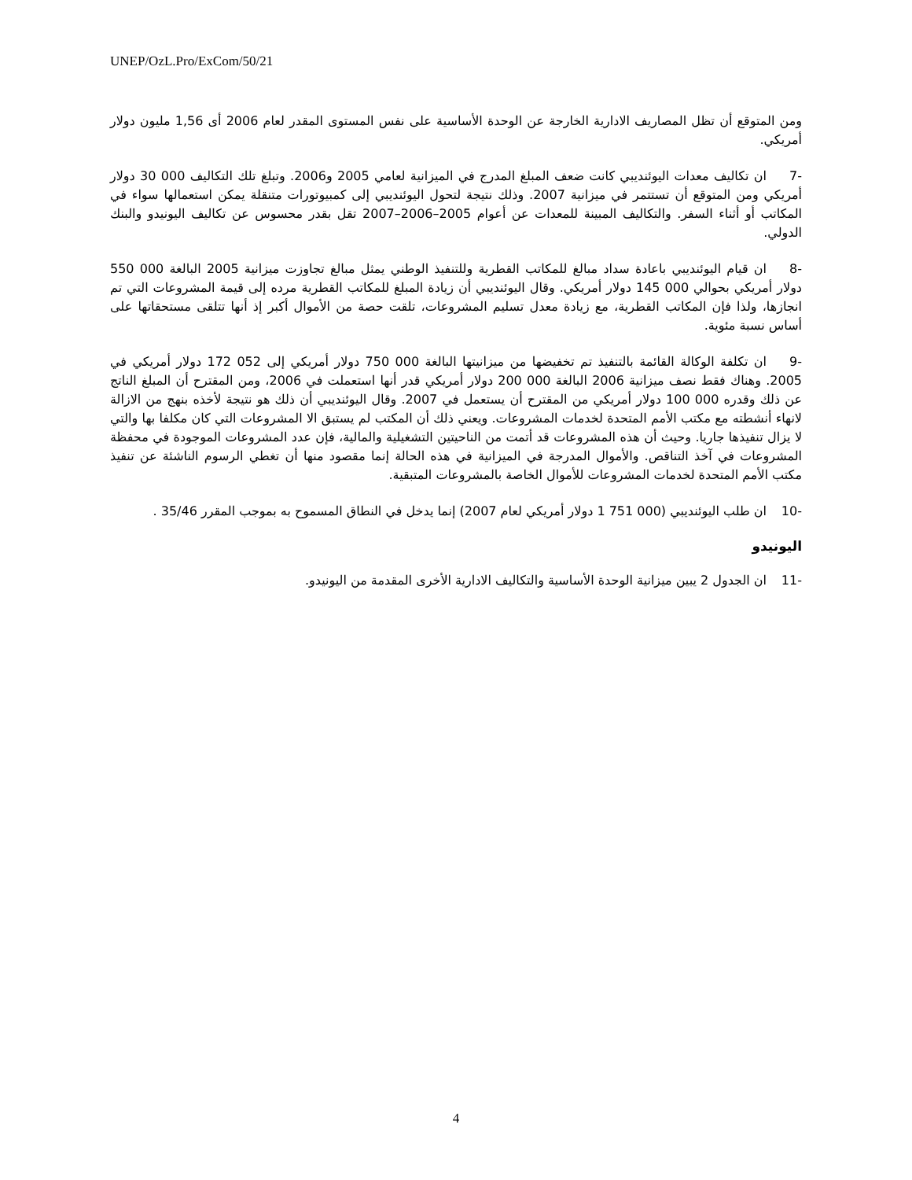UNEP/OzL.Pro/ExCom/50/21
ومن المتوقع أن تظل المصاريف الادارية الخارجة عن الوحدة الأساسية على نفس المستوى المقدر لعام 2006 أى 1,56 مليون دولار أمريكي.
-7 ان تكاليف معدات اليوئنديبي كانت ضعف المبلغ المدرج في الميزانية لعامي 2005 و2006. وتبلغ تلك التكاليف 000 30 دولار أمريكي ومن المتوقع أن تستتمر في ميزانية 2007. وذلك نتيجة لتحول اليوئنديبي إلى كمبيوتورات متنقلة يمكن استعمالها سواء في المكاتب أو أثناء السفر. والتكاليف المبينة للمعدات عن أعوام 2005–2006–2007 تقل بقدر محسوس عن تكاليف اليونيدو والبنك الدولي.
-8 ان قيام اليوئنديبي باعادة سداد مبالغ للمكاتب القطرية وللتنفيذ الوطني يمثل مبالغ تجاوزت ميزانية 2005 البالغة 000 550 دولار أمريكي بحوالي 000 145 دولار أمريكي. وقال اليوئنديبي أن زيادة المبلغ للمكاتب القطرية مرده إلى قيمة المشروعات التي تم انجازها، ولذا فإن المكاتب القطرية، مع زيادة معدل تسليم المشروعات، تلقت حصة من الأموال أكبر إذ أنها تتلقى مستحقاتها على أساس نسبة مئوية.
-9 ان تكلفة الوكالة القائمة بالتنفيذ تم تخفيضها من ميزانيتها البالغة 000 750 دولار أمريكي إلى 052 172 دولار أمريكي في 2005. وهناك فقط نصف ميزانية 2006 البالغة 000 200 دولار أمريكي قدر أنها استعملت في 2006، ومن المقترح أن المبلغ الناتج عن ذلك وقدره 000 100 دولار أمريكي من المقترح أن يستعمل في 2007. وقال اليوئنديبي أن ذلك هو نتيجة لأخذه بنهج من الازالة لانهاء أنشطته مع مكتب الأمم المتحدة لخدمات المشروعات. ويعني ذلك أن المكتب لم يستبق الا المشروعات التي كان مكلفا بها والتي لا يزال تنفيذها جاريا. وحيث أن هذه المشروعات قد أتمت من الناحيتين التشغيلية والمالية، فإن عدد المشروعات الموجودة في محفظة المشروعات في آخذ التناقص. والأموال المدرجة في الميزانية في هذه الحالة إنما مقصود منها أن تغطي الرسوم الناشئة عن تنفيذ مكتب الأمم المتحدة لخدمات المشروعات للأموال الخاصة بالمشروعات المتبقية.
-10 ان طلب اليوئنديبي (000 751 1 دولار أمريكي لعام 2007) إنما يدخل في النطاق المسموح به بموجب المقرر 35/46 .
اليونيدو
-11 ان الجدول 2 يبين ميزانية الوحدة الأساسية والتكاليف الادارية الأخرى المقدمة من اليونيدو.
4